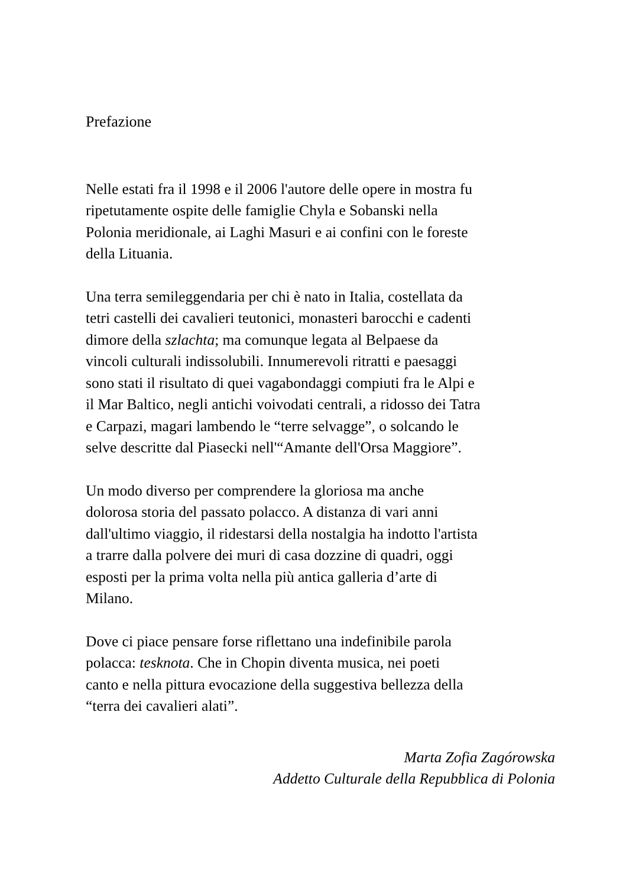Prefazione
Nelle estati fra il 1998 e il 2006 l'autore delle opere in mostra fu
ripetutamente ospite delle famiglie Chyla e Sobanski nella
Polonia meridionale, ai Laghi Masuri e ai confini con le foreste
della Lituania.
Una terra semileggendaria per chi è nato in Italia, costellata da
tetri castelli dei cavalieri teutonici, monasteri barocchi e cadenti
dimore della szlachta; ma comunque legata al Belpaese da
vincoli culturali indissolubili. Innumerevoli ritratti e paesaggi
sono stati il risultato di quei vagabondaggi compiuti fra le Alpi e
il Mar Baltico, negli antichi voivodati centrali, a ridosso dei Tatra
e Carpazi, magari lambendo le “terre selvagge”, o solcando le
selve descritte dal Piasecki nell'“Amante dell'Orsa Maggiore”.
Un modo diverso per comprendere la gloriosa ma anche
dolorosa storia del passato polacco. A distanza di vari anni
dall'ultimo viaggio, il ridestarsi della nostalgia ha indotto l'artista
a trarre dalla polvere dei muri di casa dozzine di quadri, oggi
esposti per la prima volta nella più antica galleria d’arte di
Milano.
Dove ci piace pensare forse riflettano una indefinibile parola
polacca: tesknota. Che in Chopin diventa musica, nei poeti
canto e nella pittura evocazione della suggestiva bellezza della
“terra dei cavalieri alati”.
Marta Zofia Zagórowska
Addetto Culturale della Repubblica di Polonia